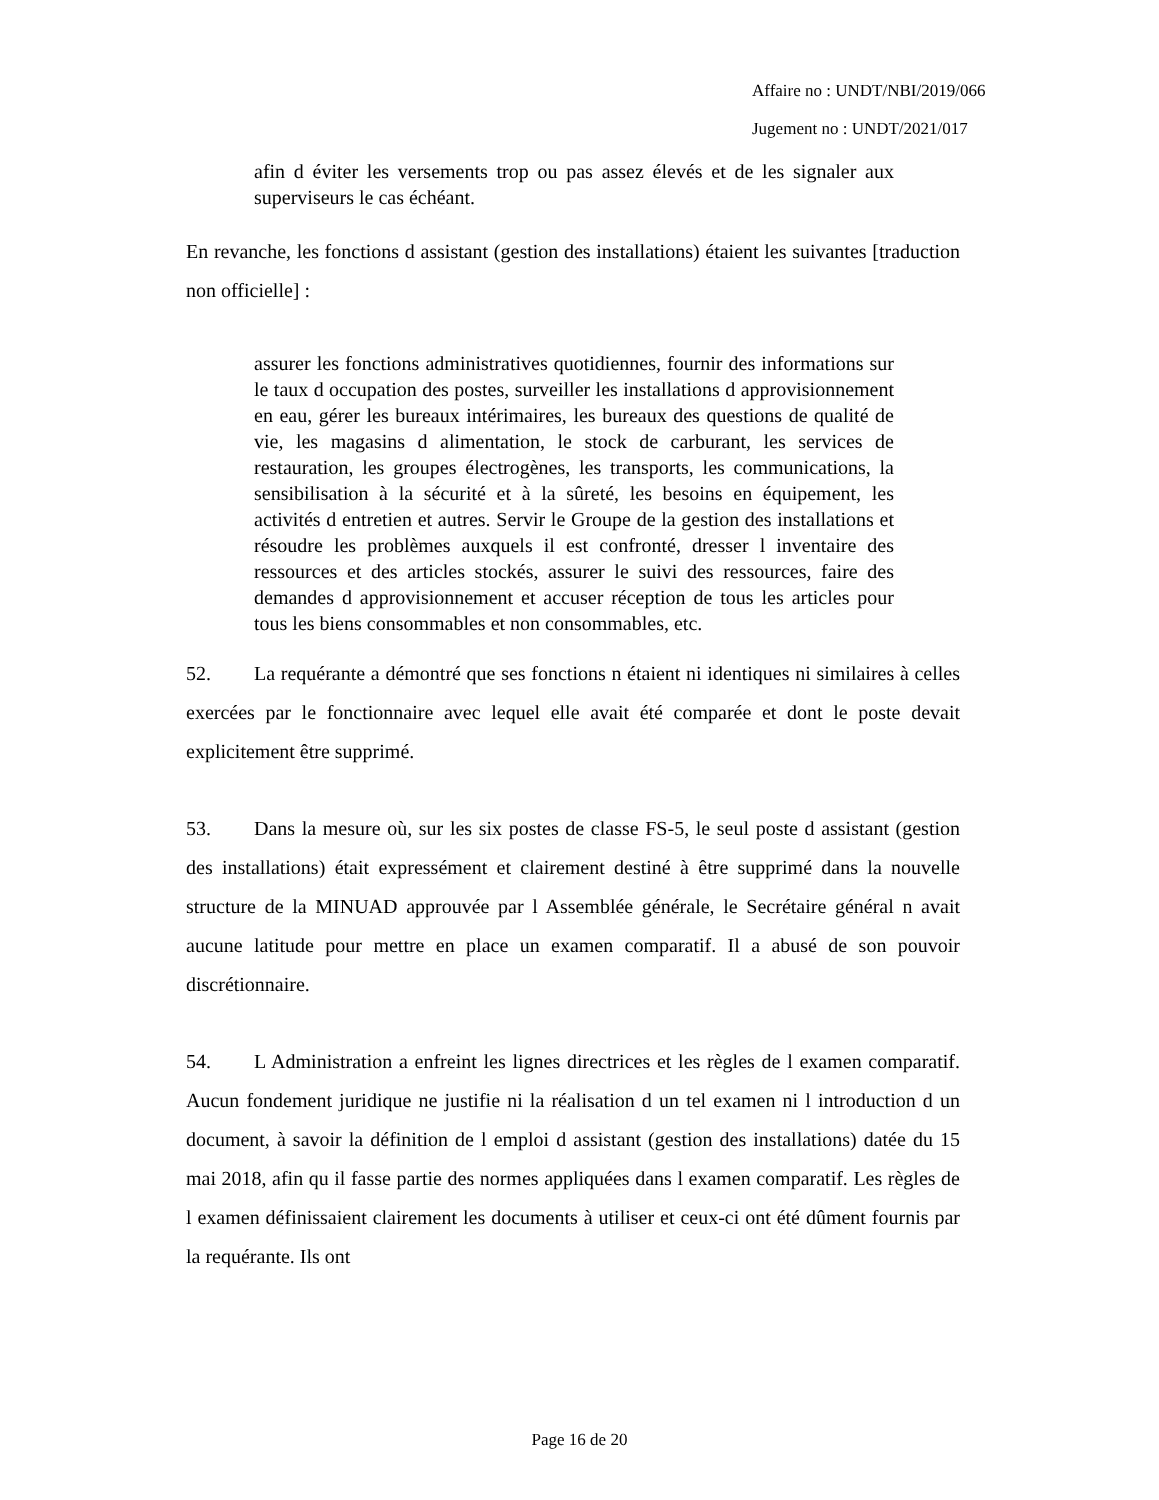Affaire no : UNDT/NBI/2019/066
Jugement no : UNDT/2021/017
afin d éviter les versements trop ou pas assez élevés et de les signaler aux superviseurs le cas échéant.
En revanche, les fonctions d assistant (gestion des installations) étaient les suivantes [traduction non officielle] :
assurer les fonctions administratives quotidiennes, fournir des informations sur le taux d occupation des postes, surveiller les installations d approvisionnement en eau, gérer les bureaux intérimaires, les bureaux des questions de qualité de vie, les magasins d alimentation, le stock de carburant, les services de restauration, les groupes électrogènes, les transports, les communications, la sensibilisation à la sécurité et à la sûreté, les besoins en équipement, les activités d entretien et autres. Servir le Groupe de la gestion des installations et résoudre les problèmes auxquels il est confronté, dresser l inventaire des ressources et des articles stockés, assurer le suivi des ressources, faire des demandes d approvisionnement et accuser réception de tous les articles pour tous les biens consommables et non consommables, etc.
52. La requérante a démontré que ses fonctions n étaient ni identiques ni similaires à celles exercées par le fonctionnaire avec lequel elle avait été comparée et dont le poste devait explicitement être supprimé.
53. Dans la mesure où, sur les six postes de classe FS-5, le seul poste d assistant (gestion des installations) était expressément et clairement destiné à être supprimé dans la nouvelle structure de la MINUAD approuvée par l Assemblée générale, le Secrétaire général n avait aucune latitude pour mettre en place un examen comparatif. Il a abusé de son pouvoir discrétionnaire.
54. L Administration a enfreint les lignes directrices et les règles de l examen comparatif. Aucun fondement juridique ne justifie ni la réalisation d un tel examen ni l introduction d un document, à savoir la définition de l emploi d assistant (gestion des installations) datée du 15 mai 2018, afin qu il fasse partie des normes appliquées dans l examen comparatif. Les règles de l examen définissaient clairement les documents à utiliser et ceux-ci ont été dûment fournis par la requérante. Ils ont
Page 16 de 20